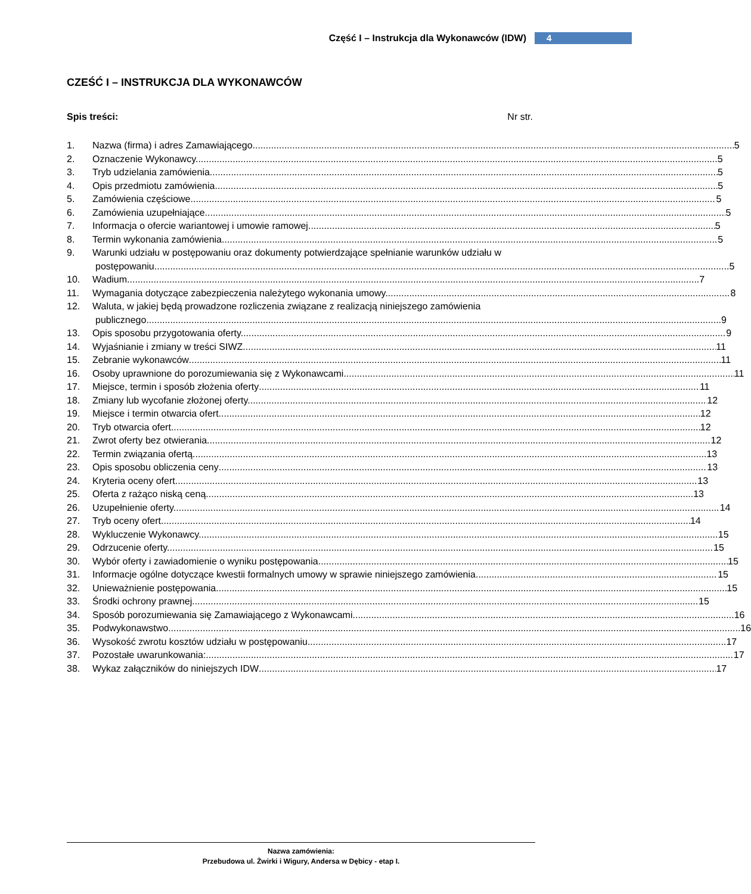Część I – Instrukcja dla Wykonawców (IDW) 4
CZEŚĆ I – INSTRUKCJA DLA WYKONAWCÓW
Spis treści: Nr str.
1. Nazwa (firma) i adres Zamawiającego. 5
2. Oznaczenie Wykonawcy. 5
3. Tryb udzielania zamówienia. 5
4. Opis przedmiotu zamówienia. 5
5. Zamówienia częściowe 5
6. Zamówienia uzupełniające. 5
7. Informacja o ofercie wariantowej i umowie ramowej. 5
8. Termin wykonania zamówienia. 5
9. Warunki udziału w postępowaniu oraz dokumenty potwierdzające spełnianie warunków udziału w
postępowaniu. 5
10. Wadium 7
11. Wymagania dotyczące zabezpieczenia należytego wykonania umowy. 8
12. Waluta, w jakiej będą prowadzone rozliczenia związane z realizacją niniejszego zamówienia
publicznego. 9
13. Opis sposobu przygotowania oferty. 9
14. Wyjaśnianie i zmiany w treści SIWZ 11
15. Zebranie wykonawców 11
16. Osoby uprawnione do porozumiewania się z Wykonawcami. 11
17. Miejsce, termin i sposób złożenia oferty 11
18. Zmiany lub wycofanie złożonej oferty. 12
19. Miejsce i termin otwarcia ofert. 12
20. Tryb otwarcia ofert. 12
21. Zwrot oferty bez otwierania. 12
22. Termin związania ofertą 13
23. Opis sposobu obliczenia ceny 13
24. Kryteria oceny ofert. 13
25. Oferta z rażąco niską ceną. 13
26. Uzupełnienie oferty. 14
27. Tryb oceny ofert. 14
28. Wykluczenie Wykonawcy. 15
29. Odrzucenie oferty. 15
30. Wybór oferty i zawiadomienie o wyniku postępowania 15
31. Informacje ogólne dotyczące kwestii formalnych umowy w sprawie niniejszego zamówienia. 15
32. Unieważnienie postępowania 15
33. Środki ochrony prawnej 15
34. Sposób porozumiewania się Zamawiającego z Wykonawcami. 16
35. Podwykonawstwo 16
36. Wysokość zwrotu kosztów udziału w postępowaniu. 17
37. Pozostałe uwarunkowania: 17
38. Wykaz załączników do niniejszych IDW 17
Nazwa zamówienia:
Przebudowa ul. Żwirki i Wigury, Andersa w Dębicy - etap I.